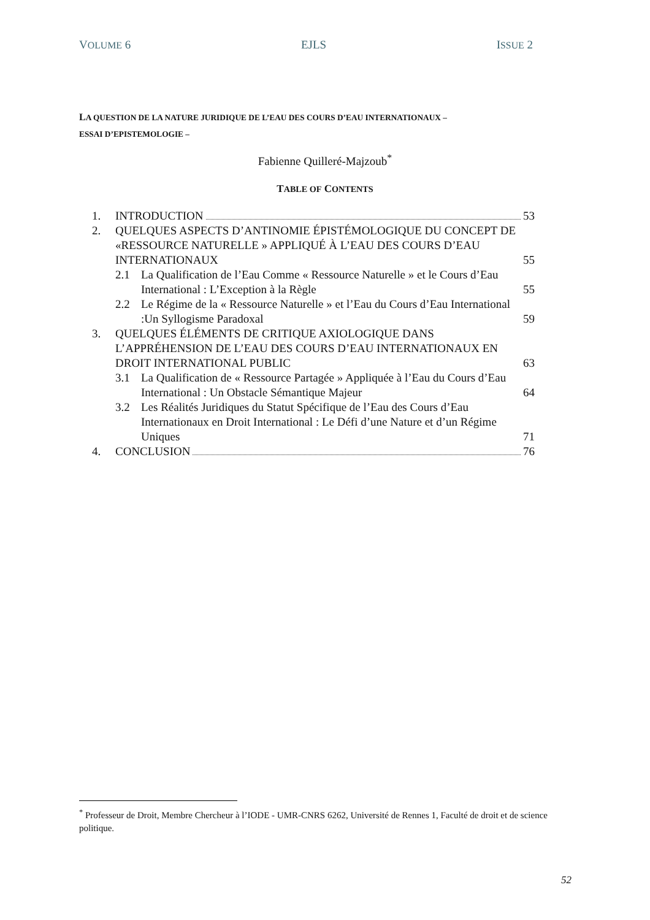VOLUME 6 EJLS ISSUE 2
LA QUESTION DE LA NATURE JURIDIQUE DE L’EAU DES COURS D’EAU INTERNATIONAUX –
ESSAI D’EPISTEMOLOGIE –
Fabienne Quilleré-Majzoub<sup>*</sup>
TABLE OF CONTENTS
1. INTRODUCTION 53
2. QUELQUES ASPECTS D’ANTINOMIE ÉPISTÉMOLOGIQUE DU CONCEPT DE «RESSOURCE NATURELLE » APPLIQUÉ À L’EAU DES COURS D’EAU INTERNATIONAUX 55
2.1 La Qualification de l’Eau Comme « Ressource Naturelle » et le Cours d’Eau International : L’Exception à la Règle 55
2.2 Le Régime de la « Ressource Naturelle » et l’Eau du Cours d’Eau International :Un Syllogisme Paradoxal 59
3. QUELQUES ÉLÉMENTS DE CRITIQUE AXIOLOGIQUE DANS L’APPRÉHENSION DE L’EAU DES COURS D’EAU INTERNATIONAUX EN DROIT INTERNATIONAL PUBLIC 63
3.1 La Qualification de « Ressource Partagée » Appliquée à l’Eau du Cours d’Eau International : Un Obstacle Sémantique Majeur 64
3.2 Les Réalités Juridiques du Statut Spécifique de l’Eau des Cours d’Eau Internationaux en Droit International : Le Défi d’une Nature et d’un Régime Uniques 71
4. CONCLUSION 76
<sup>*</sup> Professeur de Droit, Membre Chercheur à l’IODE - UMR-CNRS 6262, Université de Rennes 1, Faculté de droit et de science politique.
52